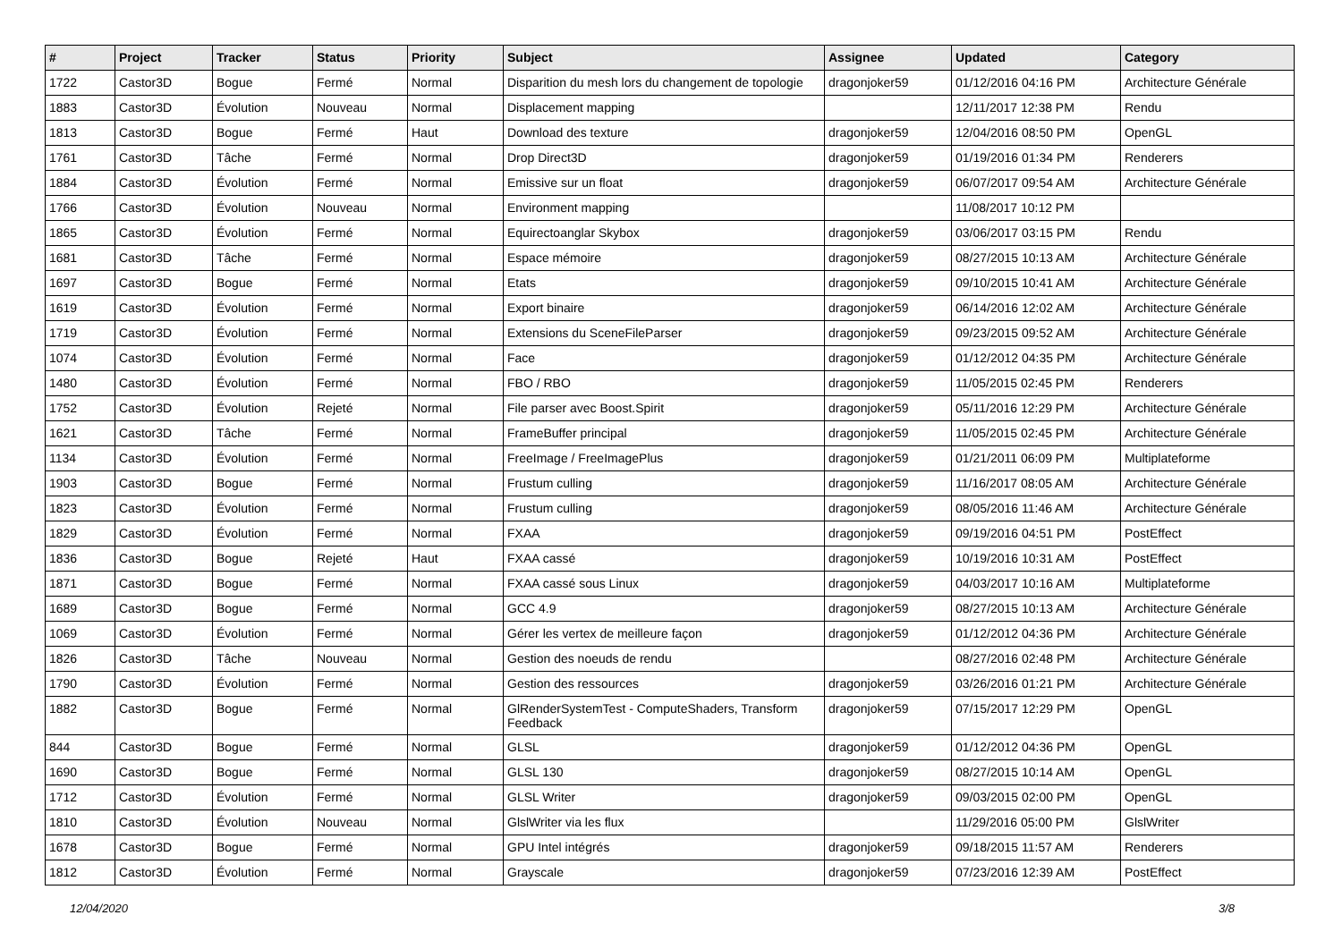| # | Project | Tracker | Status | Priority | Subject | Assignee | Updated | Category |
| --- | --- | --- | --- | --- | --- | --- | --- | --- |
| 1722 | Castor3D | Bogue | Fermé | Normal | Disparition du mesh lors du changement de topologie | dragonjoker59 | 01/12/2016 04:16 PM | Architecture Générale |
| 1883 | Castor3D | Évolution | Nouveau | Normal | Displacement mapping | | 12/11/2017 12:38 PM | Rendu |
| 1813 | Castor3D | Bogue | Fermé | Haut | Download des texture | dragonjoker59 | 12/04/2016 08:50 PM | OpenGL |
| 1761 | Castor3D | Tâche | Fermé | Normal | Drop Direct3D | dragonjoker59 | 01/19/2016 01:34 PM | Renderers |
| 1884 | Castor3D | Évolution | Fermé | Normal | Emissive sur un float | dragonjoker59 | 06/07/2017 09:54 AM | Architecture Générale |
| 1766 | Castor3D | Évolution | Nouveau | Normal | Environment mapping | | 11/08/2017 10:12 PM | |
| 1865 | Castor3D | Évolution | Fermé | Normal | Equirectoanglar Skybox | dragonjoker59 | 03/06/2017 03:15 PM | Rendu |
| 1681 | Castor3D | Tâche | Fermé | Normal | Espace mémoire | dragonjoker59 | 08/27/2015 10:13 AM | Architecture Générale |
| 1697 | Castor3D | Bogue | Fermé | Normal | Etats | dragonjoker59 | 09/10/2015 10:41 AM | Architecture Générale |
| 1619 | Castor3D | Évolution | Fermé | Normal | Export binaire | dragonjoker59 | 06/14/2016 12:02 AM | Architecture Générale |
| 1719 | Castor3D | Évolution | Fermé | Normal | Extensions du SceneFileParser | dragonjoker59 | 09/23/2015 09:52 AM | Architecture Générale |
| 1074 | Castor3D | Évolution | Fermé | Normal | Face | dragonjoker59 | 01/12/2012 04:35 PM | Architecture Générale |
| 1480 | Castor3D | Évolution | Fermé | Normal | FBO / RBO | dragonjoker59 | 11/05/2015 02:45 PM | Renderers |
| 1752 | Castor3D | Évolution | Rejeté | Normal | File parser avec Boost.Spirit | dragonjoker59 | 05/11/2016 12:29 PM | Architecture Générale |
| 1621 | Castor3D | Tâche | Fermé | Normal | FrameBuffer principal | dragonjoker59 | 11/05/2015 02:45 PM | Architecture Générale |
| 1134 | Castor3D | Évolution | Fermé | Normal | FreeImage / FreeImagePlus | dragonjoker59 | 01/21/2011 06:09 PM | Multiplateforme |
| 1903 | Castor3D | Bogue | Fermé | Normal | Frustum culling | dragonjoker59 | 11/16/2017 08:05 AM | Architecture Générale |
| 1823 | Castor3D | Évolution | Fermé | Normal | Frustum culling | dragonjoker59 | 08/05/2016 11:46 AM | Architecture Générale |
| 1829 | Castor3D | Évolution | Fermé | Normal | FXAA | dragonjoker59 | 09/19/2016 04:51 PM | PostEffect |
| 1836 | Castor3D | Bogue | Rejeté | Haut | FXAA cassé | dragonjoker59 | 10/19/2016 10:31 AM | PostEffect |
| 1871 | Castor3D | Bogue | Fermé | Normal | FXAA cassé sous Linux | dragonjoker59 | 04/03/2017 10:16 AM | Multiplateforme |
| 1689 | Castor3D | Bogue | Fermé | Normal | GCC 4.9 | dragonjoker59 | 08/27/2015 10:13 AM | Architecture Générale |
| 1069 | Castor3D | Évolution | Fermé | Normal | Gérer les vertex de meilleure façon | dragonjoker59 | 01/12/2012 04:36 PM | Architecture Générale |
| 1826 | Castor3D | Tâche | Nouveau | Normal | Gestion des noeuds de rendu | | 08/27/2016 02:48 PM | Architecture Générale |
| 1790 | Castor3D | Évolution | Fermé | Normal | Gestion des ressources | dragonjoker59 | 03/26/2016 01:21 PM | Architecture Générale |
| 1882 | Castor3D | Bogue | Fermé | Normal | GlRenderSystemTest - ComputeShaders, Transform Feedback | dragonjoker59 | 07/15/2017 12:29 PM | OpenGL |
| 844 | Castor3D | Bogue | Fermé | Normal | GLSL | dragonjoker59 | 01/12/2012 04:36 PM | OpenGL |
| 1690 | Castor3D | Bogue | Fermé | Normal | GLSL 130 | dragonjoker59 | 08/27/2015 10:14 AM | OpenGL |
| 1712 | Castor3D | Évolution | Fermé | Normal | GLSL Writer | dragonjoker59 | 09/03/2015 02:00 PM | OpenGL |
| 1810 | Castor3D | Évolution | Nouveau | Normal | GlslWriter via les flux | | 11/29/2016 05:00 PM | GlslWriter |
| 1678 | Castor3D | Bogue | Fermé | Normal | GPU Intel intégrés | dragonjoker59 | 09/18/2015 11:57 AM | Renderers |
| 1812 | Castor3D | Évolution | Fermé | Normal | Grayscale | dragonjoker59 | 07/23/2016 12:39 AM | PostEffect |
12/04/2020 3/8